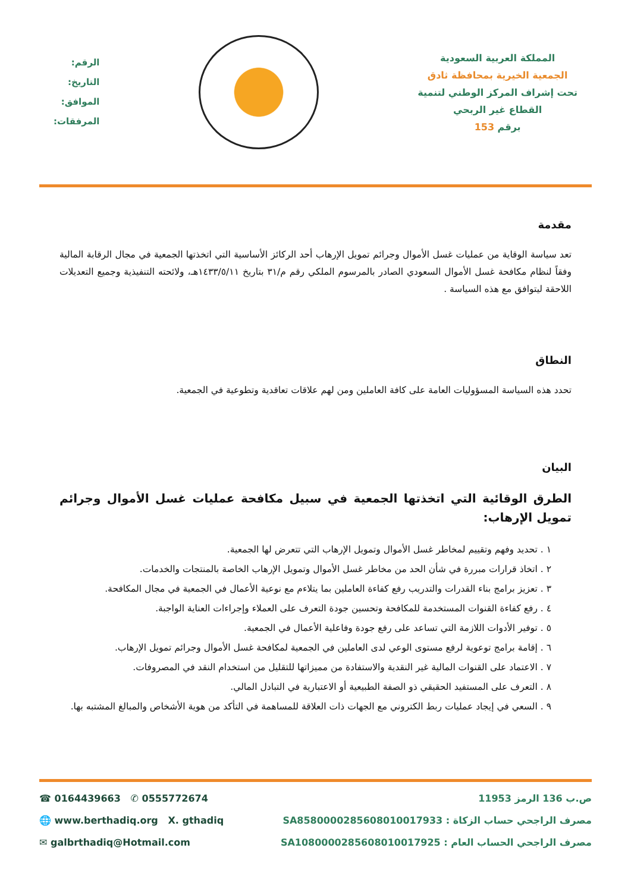المملكة العربية السعودية
الجمعية الخيرية بمحافظة ثادق
تحت إشراف المركز الوطني لتنمية
القطاع غير الربحي
برقم 153
الرقم:
التاريخ:
الموافق:
المرفقات:
مقدمة
تعد سياسة الوقاية من عمليات غسل الأموال وجرائم تمويل الإرهاب أحد الركائز الأساسية التي اتخذتها الجمعية في مجال الرقابة المالية وفقاً لنظام مكافحة غسل الأموال السعودي الصادر بالمرسوم الملكي رقم م/٣١ بتاريخ ١٤٣٣/٥/١١هـ، ولائحته التنفيذية وجميع التعديلات اللاحقة ليتوافق مع هذه السياسة .
النطاق
تحدد هذه السياسة المسؤوليات العامة على كافة العاملين ومن لهم علاقات تعاقدية وتطوعية في الجمعية.
البيان
الطرق الوقائية التي اتخذتها الجمعية في سبيل مكافحة عمليات غسل الأموال وجرائم تمويل الإرهاب:
١ . تحديد وفهم وتقييم لمخاطر غسل الأموال وتمويل الإرهاب التي تتعرض لها الجمعية.
٢ . اتخاذ قرارات مبررة في شأن الحد من مخاطر غسل الأموال وتمويل الإرهاب الخاصة بالمنتجات والخدمات.
٣ . تعزيز برامج بناء القدرات والتدريب رفع كفاءة العاملين بما يتلاءم مع نوعية الأعمال في الجمعية في مجال المكافحة.
٤ . رفع كفاءة القنوات المستخدمة للمكافحة وتحسين جودة التعرف على العملاء وإجراءات العناية الواجبة.
٥ . توفير الأدوات اللازمة التي تساعد على رفع جودة وفاعلية الأعمال في الجمعية.
٦ . إقامة برامج توعوية لرفع مستوى الوعي لدى العاملين في الجمعية لمكافحة غسل الأموال وجرائم تمويل الإرهاب.
٧ . الاعتماد على القنوات المالية غير النقدية والاستفادة من مميزاتها للتقليل من استخدام النقد في المصروفات.
٨ . التعرف على المستفيد الحقيقي ذو الصفة الطبيعية أو الاعتبارية في التبادل المالي.
٩ . السعي في إيجاد عمليات ربط الكتروني مع الجهات ذات العلاقة للمساهمة في التأكد من هوية الأشخاص والمبالغ المشتبه بها.
☎ 0164439663 ✆ 0555772674 ص.ب 136 الرمز 11953
🌐 www.berthadiq.org X. gthadiq مصرف الراجحي حساب الزكاة : SA8580000285608010017933
✉ galbrthadiq@Hotmail.com مصرف الراجحي الحساب العام : SA1080000285608010017925